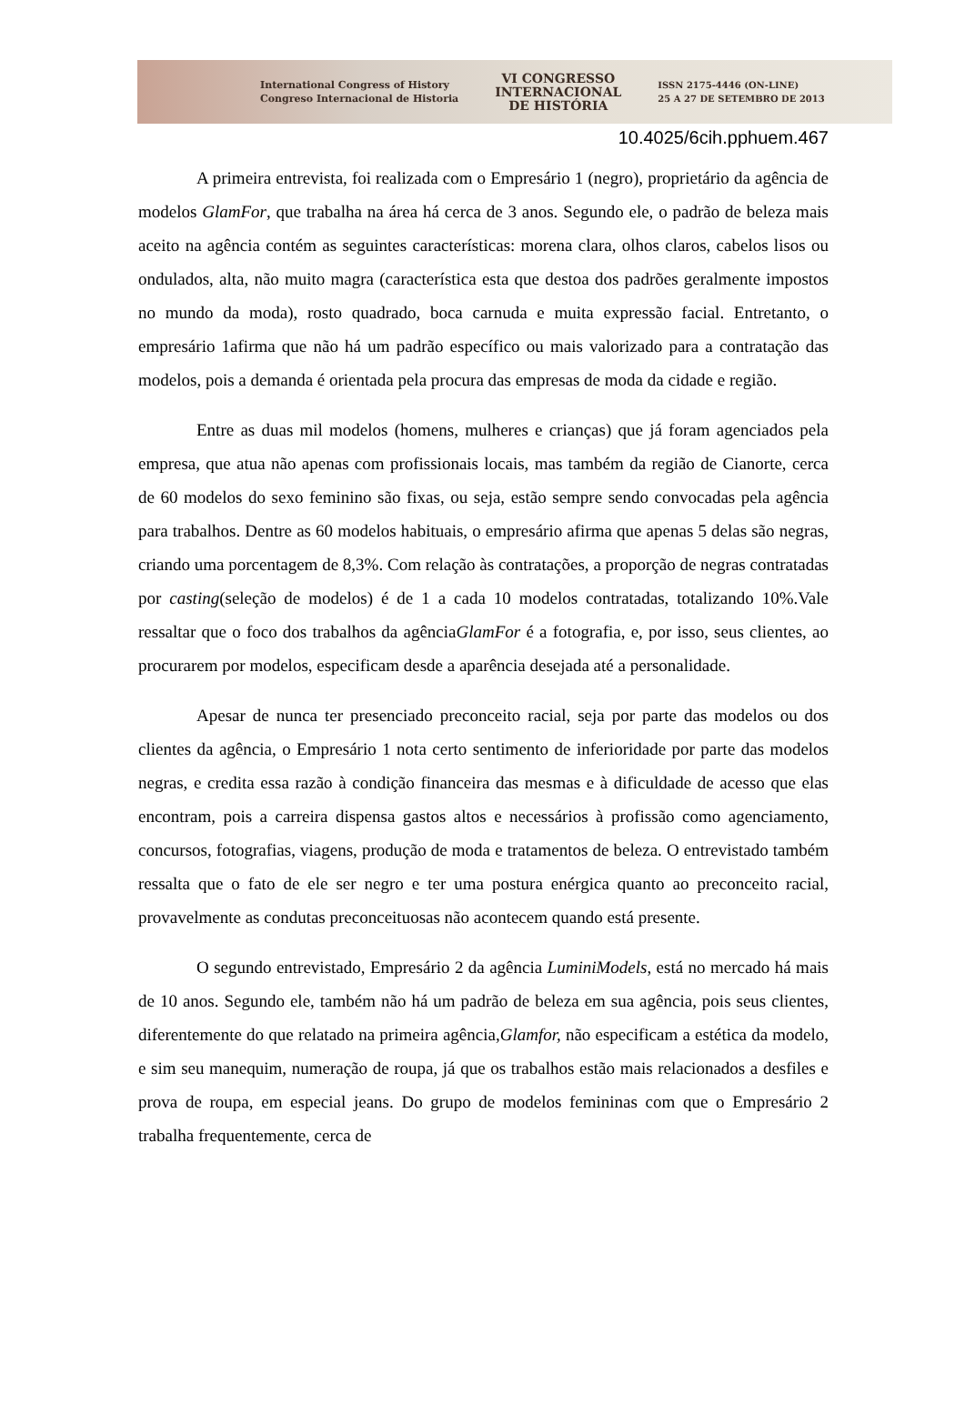International Congress of History
Congreso Internacional de Historia
VI CONGRESSO
INTERNACIONAL
DE HISTÓRIA
ISSN 2175-4446 (ON-LINE)
25 A 27 DE SETEMBRO DE 2013
10.4025/6cih.pphuem.467
A primeira entrevista, foi realizada com o Empresário 1 (negro), proprietário da agência de modelos GlamFor, que trabalha na área há cerca de 3 anos. Segundo ele, o padrão de beleza mais aceito na agência contém as seguintes características: morena clara, olhos claros, cabelos lisos ou ondulados, alta, não muito magra (característica esta que destoa dos padrões geralmente impostos no mundo da moda), rosto quadrado, boca carnuda e muita expressão facial. Entretanto, o empresário 1afirma que não há um padrão específico ou mais valorizado para a contratação das modelos, pois a demanda é orientada pela procura das empresas de moda da cidade e região.
Entre as duas mil modelos (homens, mulheres e crianças) que já foram agenciados pela empresa, que atua não apenas com profissionais locais, mas também da região de Cianorte, cerca de 60 modelos do sexo feminino são fixas, ou seja, estão sempre sendo convocadas pela agência para trabalhos. Dentre as 60 modelos habituais, o empresário afirma que apenas 5 delas são negras, criando uma porcentagem de 8,3%. Com relação às contratações, a proporção de negras contratadas por casting(seleção de modelos) é de 1 a cada 10 modelos contratadas, totalizando 10%.Vale ressaltar que o foco dos trabalhos da agênciaGlamFor é a fotografia, e, por isso, seus clientes, ao procurarem por modelos, especificam desde a aparência desejada até a personalidade.
Apesar de nunca ter presenciado preconceito racial, seja por parte das modelos ou dos clientes da agência, o Empresário 1 nota certo sentimento de inferioridade por parte das modelos negras, e credita essa razão à condição financeira das mesmas e à dificuldade de acesso que elas encontram, pois a carreira dispensa gastos altos e necessários à profissão como agenciamento, concursos, fotografias, viagens, produção de moda e tratamentos de beleza. O entrevistado também ressalta que o fato de ele ser negro e ter uma postura enérgica quanto ao preconceito racial, provavelmente as condutas preconceituosas não acontecem quando está presente.
O segundo entrevistado, Empresário 2 da agência LuminiModels, está no mercado há mais de 10 anos. Segundo ele, também não há um padrão de beleza em sua agência, pois seus clientes, diferentemente do que relatado na primeira agência,Glamfor, não especificam a estética da modelo, e sim seu manequim, numeração de roupa, já que os trabalhos estão mais relacionados a desfiles e prova de roupa, em especial jeans. Do grupo de modelos femininas com que o Empresário 2 trabalha frequentemente, cerca de